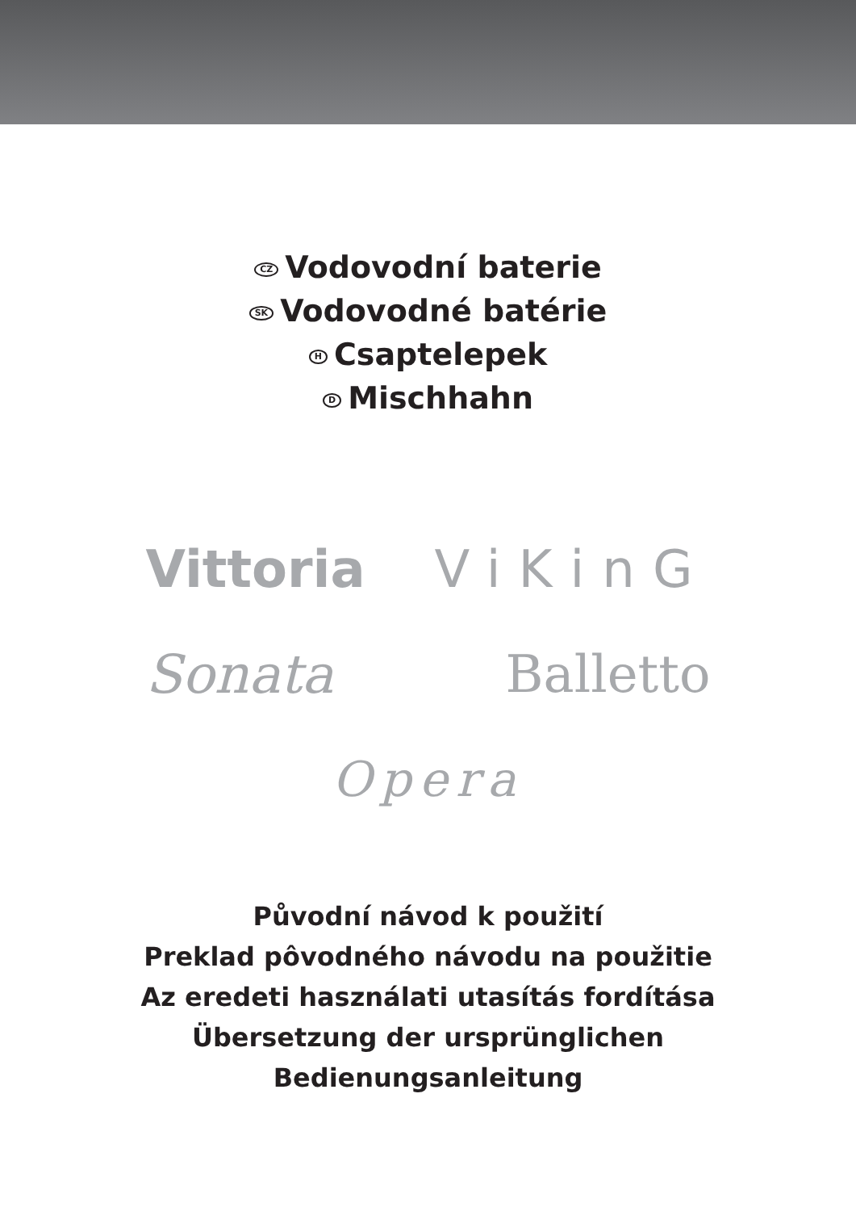CZ Vodovodní baterie
SK Vodovodné batérie
H Csaptelepek
D Mischhahn
Vittoria ViKinG
Sonata Balletto
Opera
Původní návod k použití
Preklad pôvodného návodu na použitie
Az eredeti használati utasítás fordítása
Übersetzung der ursprünglichen
Bedienungsanleitung